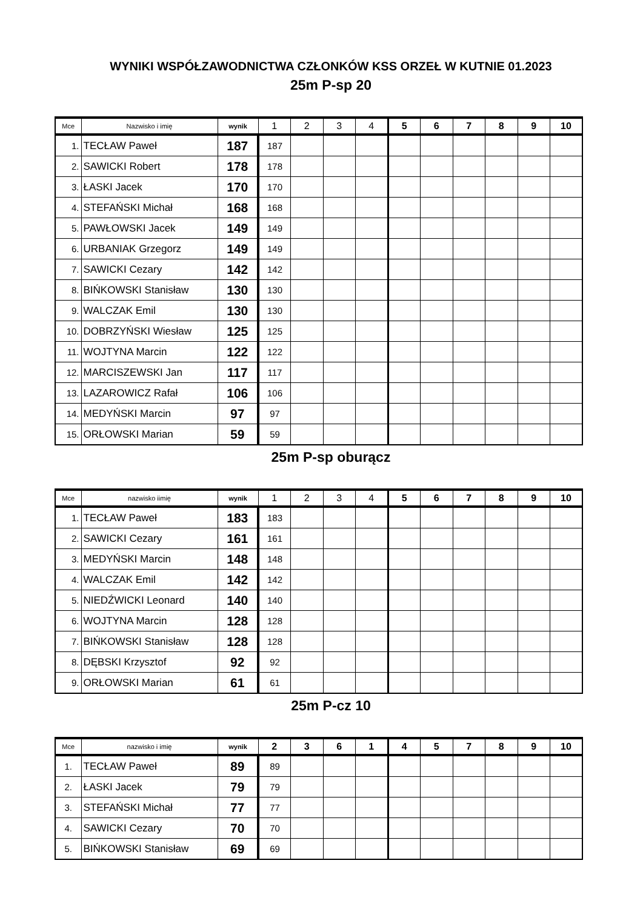WYNIKI WSPÓŁZAWODNICTWA CZŁONKÓW KSS ORZEŁ W KUTNIE 01.2023
25m P-sp 20
| Mce | Nazwisko i imię | wynik | 1 | 2 | 3 | 4 | 5 | 6 | 7 | 8 | 9 | 10 |
| --- | --- | --- | --- | --- | --- | --- | --- | --- | --- | --- | --- | --- |
| 1. | TECŁAW Paweł | 187 | 187 | | | | | | | | | |
| 2. | SAWICKI Robert | 178 | 178 | | | | | | | | | |
| 3. | ŁASKI Jacek | 170 | 170 | | | | | | | | | |
| 4. | STEFAŃSKI Michał | 168 | 168 | | | | | | | | | |
| 5. | PAWŁOWSKI Jacek | 149 | 149 | | | | | | | | | |
| 6. | URBANIAK Grzegorz | 149 | 149 | | | | | | | | | |
| 7. | SAWICKI Cezary | 142 | 142 | | | | | | | | | |
| 8. | BIŃKOWSKI Stanisław | 130 | 130 | | | | | | | | | |
| 9. | WALCZAK Emil | 130 | 130 | | | | | | | | | |
| 10. | DOBRZYŃSKI Wiesław | 125 | 125 | | | | | | | | | |
| 11. | WOJTYNA Marcin | 122 | 122 | | | | | | | | | |
| 12. | MARCISZEWSKI Jan | 117 | 117 | | | | | | | | | |
| 13. | LAZAROWICZ Rafał | 106 | 106 | | | | | | | | | |
| 14. | MEDYŃSKI Marcin | 97 | 97 | | | | | | | | | |
| 15. | ORŁOWSKI Marian | 59 | 59 | | | | | | | | | |
25m P-sp oburącz
| Mce | nazwisko iimię | wynik | 1 | 2 | 3 | 4 | 5 | 6 | 7 | 8 | 9 | 10 |
| --- | --- | --- | --- | --- | --- | --- | --- | --- | --- | --- | --- | --- |
| 1. | TECŁAW Paweł | 183 | 183 | | | | | | | | | |
| 2. | SAWICKI Cezary | 161 | 161 | | | | | | | | | |
| 3. | MEDYŃSKI Marcin | 148 | 148 | | | | | | | | | |
| 4. | WALCZAK Emil | 142 | 142 | | | | | | | | | |
| 5. | NIEDŹWICKI Leonard | 140 | 140 | | | | | | | | | |
| 6. | WOJTYNA Marcin | 128 | 128 | | | | | | | | | |
| 7. | BIŃKOWSKI Stanisław | 128 | 128 | | | | | | | | | |
| 8. | DĘBSKI Krzysztof | 92 | 92 | | | | | | | | | |
| 9. | ORŁOWSKI Marian | 61 | 61 | | | | | | | | | |
25m P-cz 10
| Mce | nazwisko i imię | wynik | 2 | 3 | 6 | 1 | 4 | 5 | 7 | 8 | 9 | 10 |
| --- | --- | --- | --- | --- | --- | --- | --- | --- | --- | --- | --- | --- |
| 1. | TECŁAW Paweł | 89 | 89 | | | | | | | | | |
| 2. | ŁASKI Jacek | 79 | 79 | | | | | | | | | |
| 3. | STEFAŃSKI Michał | 77 | 77 | | | | | | | | | |
| 4. | SAWICKI Cezary | 70 | 70 | | | | | | | | | |
| 5. | BIŃKOWSKI Stanisław | 69 | 69 | | | | | | | | | |